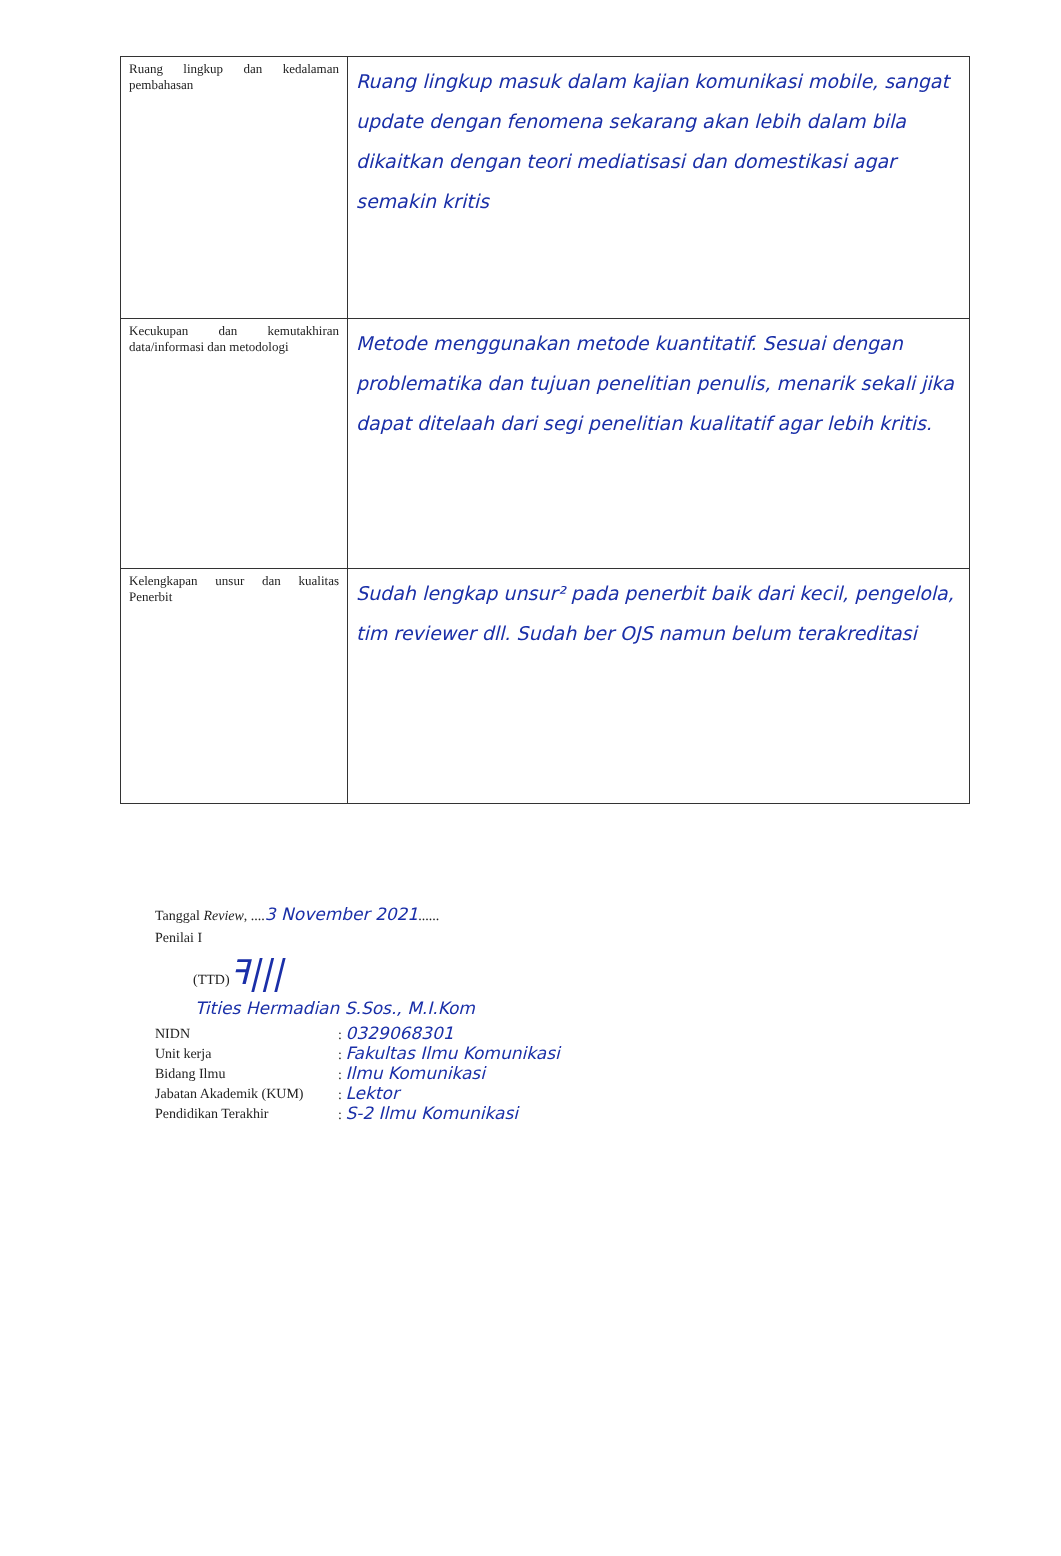| Ruang lingkup dan kedalaman pembahasan | Ruang lingkup masuk dalam kajian komunikasi mobile, sangat update dengan fenomena sekarang akan lebih dalam bila dikaitkan dengan teori mediatisasi dan domestikasi agar semakin kritis |
| Kecukupan dan kemutakhiran data/informasi dan metodologi | Metode menggunakan metode kuantitatif. Sesuai dengan problematika dan tujuan penelitian penulis, menarik sekali jika dapat ditelaah dari segi penelitian kualitatif agar lebih kritis. |
| Kelengkapan unsur dan kualitas Penerbit | Sudah lengkap unsur² pada penerbit baik dari kecil, pengelola, tim reviewer dll. Sudah ber OJS namun belum terakreditasi |
Tanggal Review, ....3 November 2021......
Penilai I
(TTD)ꟻ|||
Tities Hermadian S.Sos., M.I.Kom
NIDN: 0329068301
Unit kerja: Fakultas Ilmu Komunikasi
Bidang Ilmu: Ilmu Komunikasi
Jabatan Akademik (KUM): Lektor
Pendidikan Terakhir: S-2 Ilmu Komunikasi